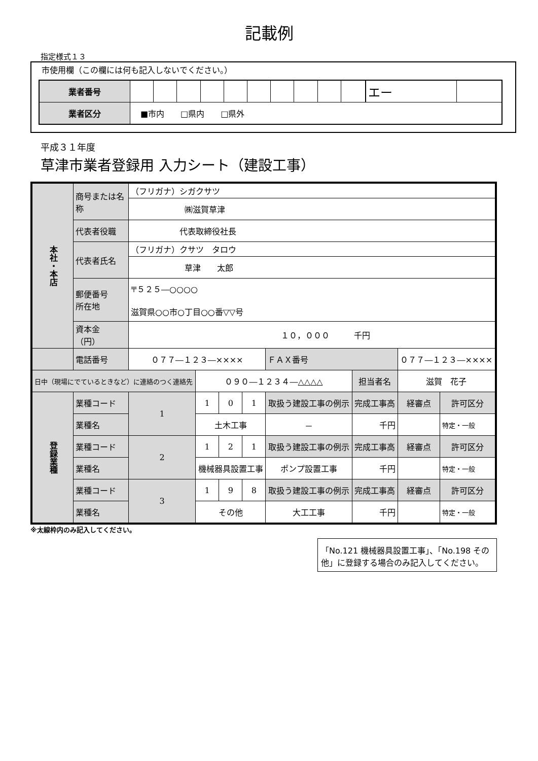記載例
指定様式１３
市使用欄（この欄には何も記入しないでください。）
| 業者番号 | | | | | | | | | | | エー | |
| 業者区分 | ■市内 □県内 □県外 | | | | | | | | | | | |
平成３１年度
草津市業者登録用 入力シート（建設工事）
| 本社・本店 | 商号または名称 | （フリガナ）シガクサツ | | | | | | | |
| | | ㈱滋賀草津 | | | | | | | |
| | 代表者役職 | 代表取締役社長 | | | | | | | |
| | 代表者氏名 | （フリガナ）クサツ タロウ | | | | | | | |
| | | 草津 太郎 | | | | | | | |
| | 郵便番号 所在地 | 〒５２５―○○○○ 滋賀県○○市○丁目○○番▽▽号 | | | | | | | |
| | 資本金 （円） | １０，０００ 千円 | | | | | | | |
| | 電話番号 | ０７７―１２３―×××× | | | | ＦＡＸ番号 | | ０７７―１２３―×××× | |
| 日中（現場にでているときなど）に連絡のつく連絡先 | | | ０９０―１２３４―△△△△ | | | | 担当者名 | 滋賀 花子 | |
| 登録業種 | 業種コード | 1 | 1 | 0 | 1 | 取扱う建設工事の例示 | 完成工事高 | 経審点 | 許可区分 |
| | 業種名 | | 土木工事 | | | － | 千円 | | 特定・一般 |
| | 業種コード | 2 | 1 | 2 | 1 | 取扱う建設工事の例示 | 完成工事高 | 経審点 | 許可区分 |
| | 業種名 | | 機械器具設置工事 | | | ポンプ設置工事 | 千円 | | 特定・一般 |
| | 業種コード | 3 | 1 | 9 | 8 | 取扱う建設工事の例示 | 完成工事高 | 経審点 | 許可区分 |
| | 業種名 | | その他 | | | 大工工事 | 千円 | | 特定・一般 |
※太線枠内のみ記入してください。
「No.121 機械器具設置工事」、「No.198 その他」に登録する場合のみ記入してください。